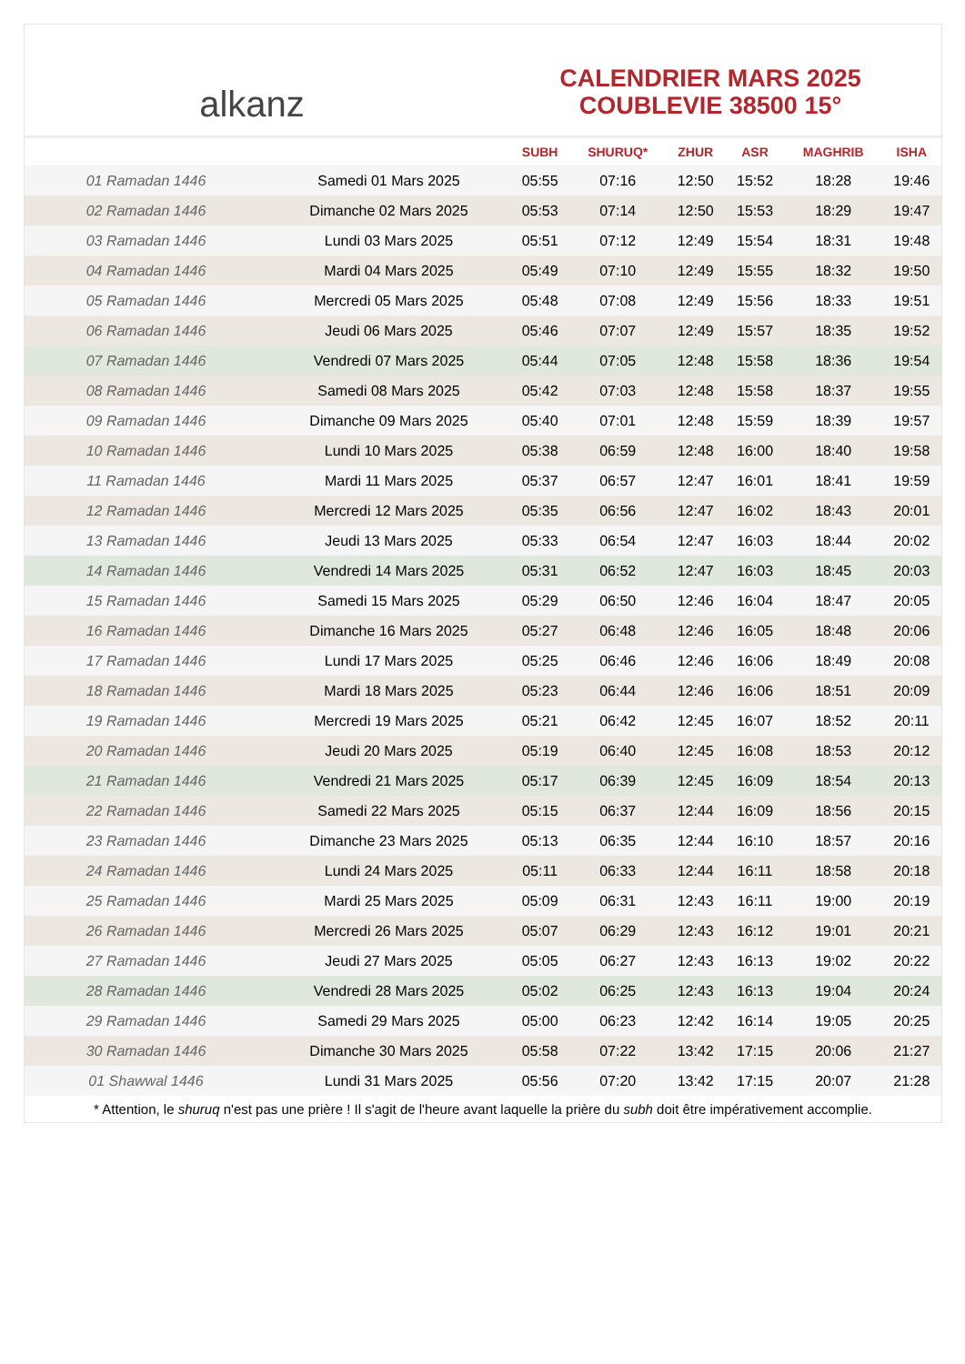alkanz
CALENDRIER MARS 2025
COUBLEVIE 38500 15°
| | | SUBH | SHURUQ* | ZHUR | ASR | MAGHRIB | ISHA |
| --- | --- | --- | --- | --- | --- | --- | --- |
| 01 Ramadan 1446 | Samedi 01 Mars 2025 | 05:55 | 07:16 | 12:50 | 15:52 | 18:28 | 19:46 |
| 02 Ramadan 1446 | Dimanche 02 Mars 2025 | 05:53 | 07:14 | 12:50 | 15:53 | 18:29 | 19:47 |
| 03 Ramadan 1446 | Lundi 03 Mars 2025 | 05:51 | 07:12 | 12:49 | 15:54 | 18:31 | 19:48 |
| 04 Ramadan 1446 | Mardi 04 Mars 2025 | 05:49 | 07:10 | 12:49 | 15:55 | 18:32 | 19:50 |
| 05 Ramadan 1446 | Mercredi 05 Mars 2025 | 05:48 | 07:08 | 12:49 | 15:56 | 18:33 | 19:51 |
| 06 Ramadan 1446 | Jeudi 06 Mars 2025 | 05:46 | 07:07 | 12:49 | 15:57 | 18:35 | 19:52 |
| 07 Ramadan 1446 | Vendredi 07 Mars 2025 | 05:44 | 07:05 | 12:48 | 15:58 | 18:36 | 19:54 |
| 08 Ramadan 1446 | Samedi 08 Mars 2025 | 05:42 | 07:03 | 12:48 | 15:58 | 18:37 | 19:55 |
| 09 Ramadan 1446 | Dimanche 09 Mars 2025 | 05:40 | 07:01 | 12:48 | 15:59 | 18:39 | 19:57 |
| 10 Ramadan 1446 | Lundi 10 Mars 2025 | 05:38 | 06:59 | 12:48 | 16:00 | 18:40 | 19:58 |
| 11 Ramadan 1446 | Mardi 11 Mars 2025 | 05:37 | 06:57 | 12:47 | 16:01 | 18:41 | 19:59 |
| 12 Ramadan 1446 | Mercredi 12 Mars 2025 | 05:35 | 06:56 | 12:47 | 16:02 | 18:43 | 20:01 |
| 13 Ramadan 1446 | Jeudi 13 Mars 2025 | 05:33 | 06:54 | 12:47 | 16:03 | 18:44 | 20:02 |
| 14 Ramadan 1446 | Vendredi 14 Mars 2025 | 05:31 | 06:52 | 12:47 | 16:03 | 18:45 | 20:03 |
| 15 Ramadan 1446 | Samedi 15 Mars 2025 | 05:29 | 06:50 | 12:46 | 16:04 | 18:47 | 20:05 |
| 16 Ramadan 1446 | Dimanche 16 Mars 2025 | 05:27 | 06:48 | 12:46 | 16:05 | 18:48 | 20:06 |
| 17 Ramadan 1446 | Lundi 17 Mars 2025 | 05:25 | 06:46 | 12:46 | 16:06 | 18:49 | 20:08 |
| 18 Ramadan 1446 | Mardi 18 Mars 2025 | 05:23 | 06:44 | 12:46 | 16:06 | 18:51 | 20:09 |
| 19 Ramadan 1446 | Mercredi 19 Mars 2025 | 05:21 | 06:42 | 12:45 | 16:07 | 18:52 | 20:11 |
| 20 Ramadan 1446 | Jeudi 20 Mars 2025 | 05:19 | 06:40 | 12:45 | 16:08 | 18:53 | 20:12 |
| 21 Ramadan 1446 | Vendredi 21 Mars 2025 | 05:17 | 06:39 | 12:45 | 16:09 | 18:54 | 20:13 |
| 22 Ramadan 1446 | Samedi 22 Mars 2025 | 05:15 | 06:37 | 12:44 | 16:09 | 18:56 | 20:15 |
| 23 Ramadan 1446 | Dimanche 23 Mars 2025 | 05:13 | 06:35 | 12:44 | 16:10 | 18:57 | 20:16 |
| 24 Ramadan 1446 | Lundi 24 Mars 2025 | 05:11 | 06:33 | 12:44 | 16:11 | 18:58 | 20:18 |
| 25 Ramadan 1446 | Mardi 25 Mars 2025 | 05:09 | 06:31 | 12:43 | 16:11 | 19:00 | 20:19 |
| 26 Ramadan 1446 | Mercredi 26 Mars 2025 | 05:07 | 06:29 | 12:43 | 16:12 | 19:01 | 20:21 |
| 27 Ramadan 1446 | Jeudi 27 Mars 2025 | 05:05 | 06:27 | 12:43 | 16:13 | 19:02 | 20:22 |
| 28 Ramadan 1446 | Vendredi 28 Mars 2025 | 05:02 | 06:25 | 12:43 | 16:13 | 19:04 | 20:24 |
| 29 Ramadan 1446 | Samedi 29 Mars 2025 | 05:00 | 06:23 | 12:42 | 16:14 | 19:05 | 20:25 |
| 30 Ramadan 1446 | Dimanche 30 Mars 2025 | 05:58 | 07:22 | 13:42 | 17:15 | 20:06 | 21:27 |
| 01 Shawwal 1446 | Lundi 31 Mars 2025 | 05:56 | 07:20 | 13:42 | 17:15 | 20:07 | 21:28 |
* Attention, le shuruq n'est pas une prière ! Il s'agit de l'heure avant laquelle la prière du subh doit être impérativement accomplie.